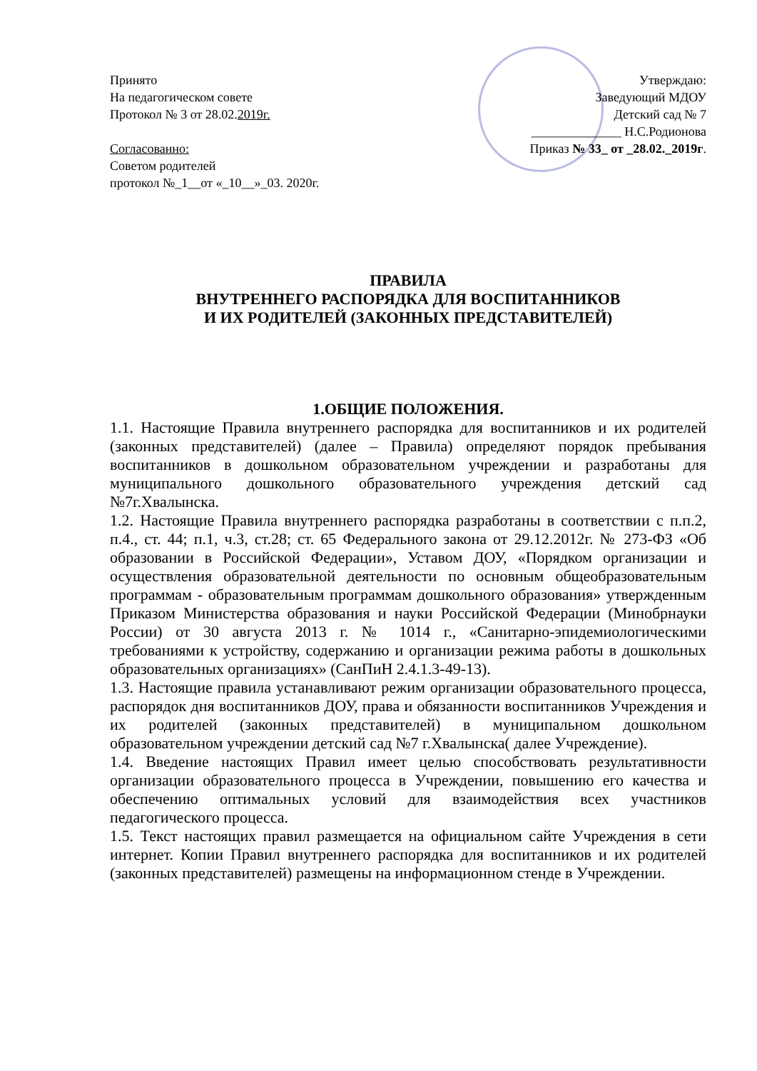Принято
На педагогическом совете
Протокол № 3 от 28.02.2019г.
Согласованно:
Советом родителей
протокол №_1__от «_10__»_03. 2020г.
Утверждаю:
Заведующий МДОУ
Детский сад № 7
______________ Н.С.Родионова
Приказ № 33_ от _28.02._2019г.
ПРАВИЛА
ВНУТРЕННЕГО РАСПОРЯДКА ДЛЯ ВОСПИТАННИКОВ
И ИХ РОДИТЕЛЕЙ (ЗАКОННЫХ ПРЕДСТАВИТЕЛЕЙ)
1.ОБЩИЕ ПОЛОЖЕНИЯ.
1.1. Настоящие Правила внутреннего распорядка для воспитанников и их родителей (законных представителей) (далее – Правила) определяют порядок пребывания воспитанников в дошкольном образовательном учреждении и разработаны для муниципального дошкольного образовательного учреждения детский сад №7г.Хвалынска.
1.2. Настоящие Правила внутреннего распорядка разработаны в соответствии с п.п.2, п.4., ст. 44; п.1, ч.3, ст.28; ст. 65 Федерального закона от 29.12.2012г. № 273-ФЗ «Об образовании в Российской Федерации», Уставом ДОУ, «Порядком организации и осуществления образовательной деятельности по основным общеобразовательным программам - образовательным программам дошкольного образования» утвержденным Приказом Министерства образования и науки Российской Федерации (Минобрнауки России) от 30 августа 2013 г. № 1014 г., «Санитарно-эпидемиологическими требованиями к устройству, содержанию и организации режима работы в дошкольных образовательных организациях» (СанПиН 2.4.1.3-49-13).
1.3. Настоящие правила устанавливают режим организации образовательного процесса, распорядок дня воспитанников ДОУ, права и обязанности воспитанников Учреждения и их родителей (законных представителей) в муниципальном дошкольном образовательном учреждении детский сад №7 г.Хвалынска( далее Учреждение).
1.4. Введение настоящих Правил имеет целью способствовать результативности организации образовательного процесса в Учреждении, повышению его качества и обеспечению оптимальных условий для взаимодействия всех участников педагогического процесса.
1.5. Текст настоящих правил размещается на официальном сайте Учреждения в сети интернет. Копии Правил внутреннего распорядка для воспитанников и их родителей (законных представителей) размещены на информационном стенде в Учреждении.